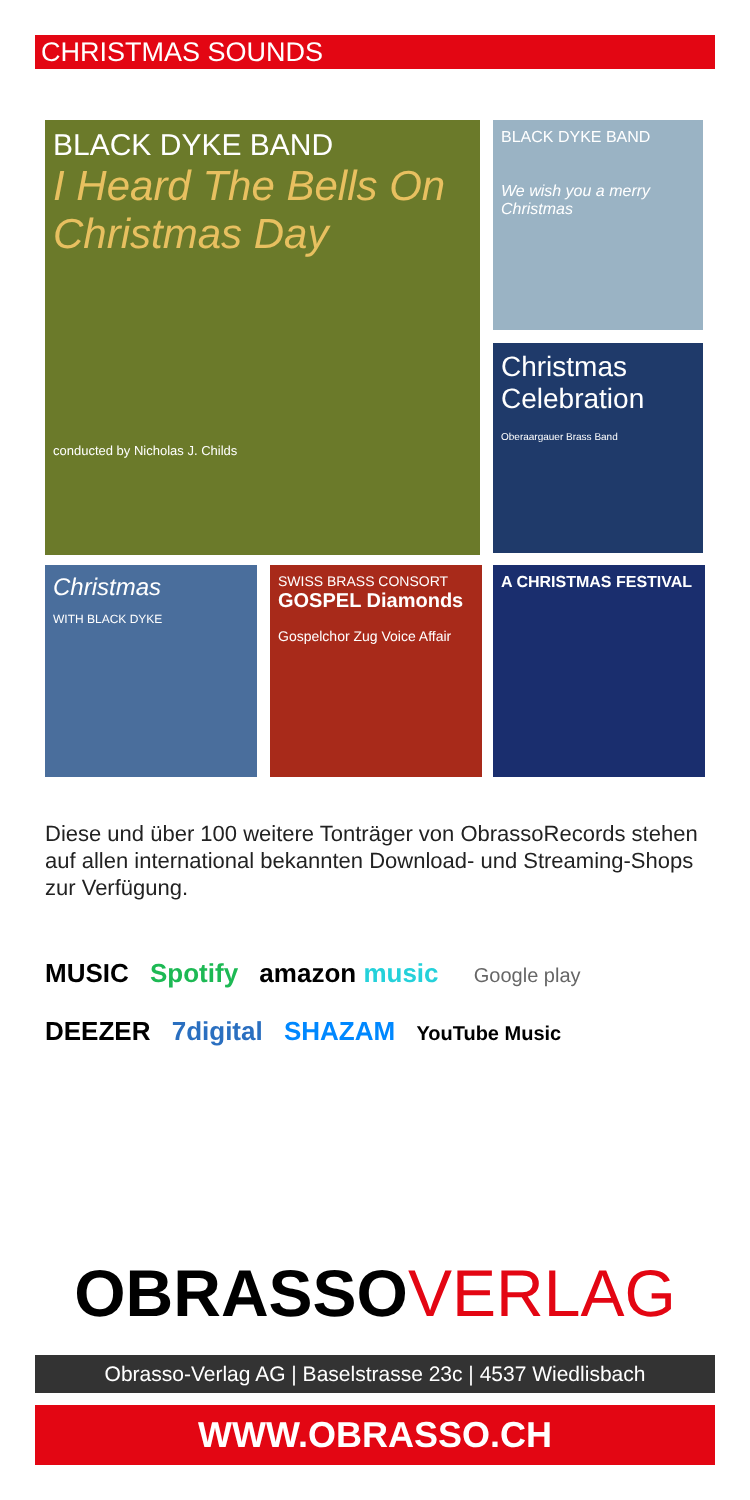CHRISTMAS SOUNDS
BLACK DYKE BAND
I Heard The Bells On Christmas Day
conducted by Nicholas J. Childs
BLACK DYKE BAND
We wish you a merry Christmas
Christmas Celebration
Oberaargauer Brass Band
Christmas
WITH BLACK DYKE
SWISS BRASS CONSORT
GOSPEL Diamonds
Gospelchor Zug Voice Affair
A CHRISTMAS FESTIVAL
Diese und über 100 weitere Tonträger von ObrassoRecords stehen auf allen international bekannten Download- und Streaming-Shops zur Verfügung.
MUSIC Spotify amazon music Google play
DEEZER 7digital SHAZAM YouTube Music
OBRASSOVERLAG
Obrasso-Verlag AG | Baselstrasse 23c | 4537 Wiedlisbach
WWW.OBRASSO.CH